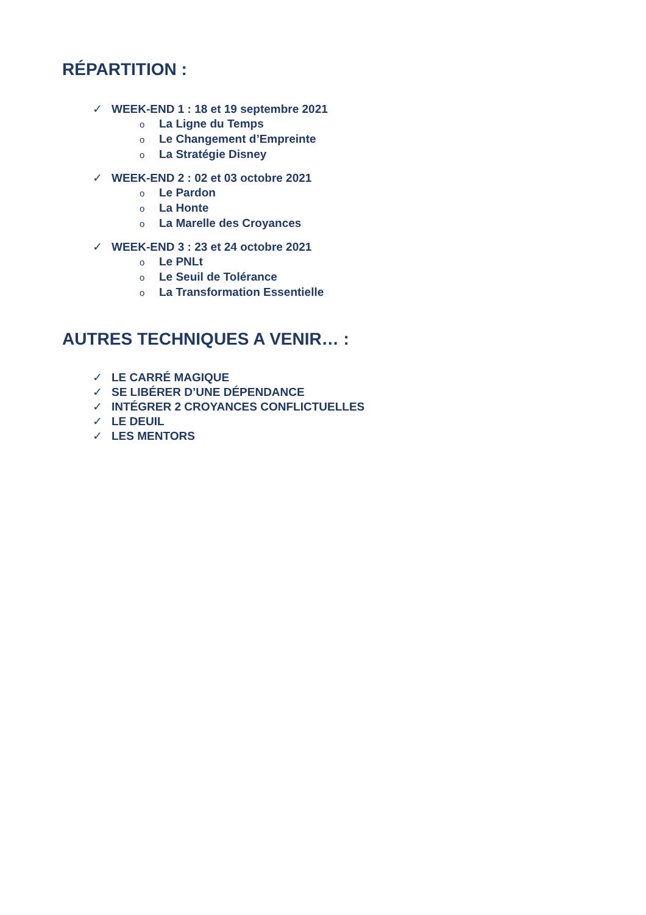RÉPARTITION :
✓ WEEK-END 1 : 18 et 19 septembre 2021
o La Ligne du Temps
o Le Changement d’Empreinte
o La Stratégie Disney
✓ WEEK-END 2 : 02 et 03 octobre 2021
o Le Pardon
o La Honte
o La Marelle des Croyances
✓ WEEK-END 3 : 23 et 24 octobre 2021
o Le PNLt
o Le Seuil de Tolérance
o La Transformation Essentielle
AUTRES TECHNIQUES A VENIR… :
✓ LE CARRÉ MAGIQUE
✓ SE LIBÉRER D’UNE DÉPENDANCE
✓ INTÉGRER 2 CROYANCES CONFLICTUELLES
✓ LE DEUIL
✓ LES MENTORS